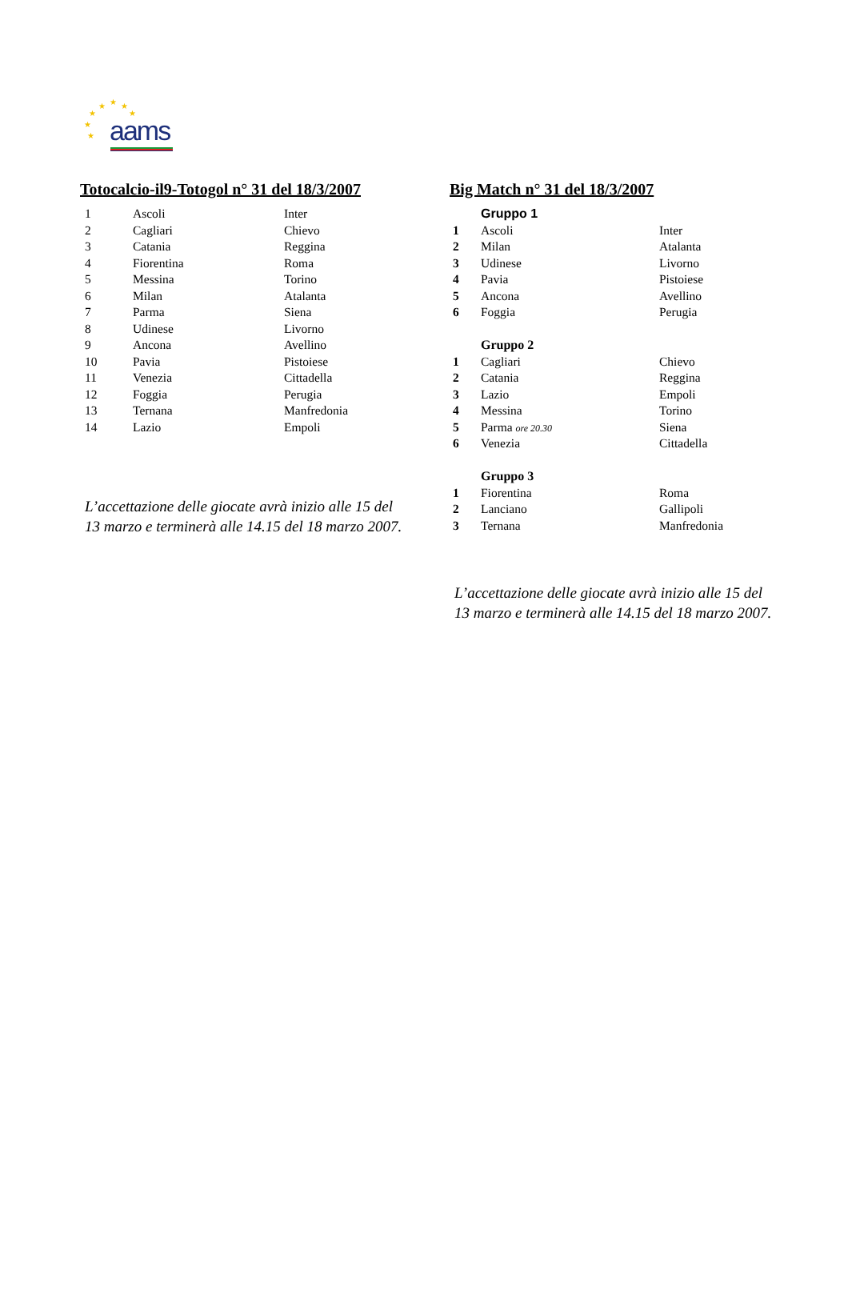★ ★ ★
★ ★
★
★ aams
Totocalcio-il9-Totogol n° 31 del 18/3/2007
| 1 | Ascoli | Inter |
| 2 | Cagliari | Chievo |
| 3 | Catania | Reggina |
| 4 | Fiorentina | Roma |
| 5 | Messina | Torino |
| 6 | Milan | Atalanta |
| 7 | Parma | Siena |
| 8 | Udinese | Livorno |
| 9 | Ancona | Avellino |
| 10 | Pavia | Pistoiese |
| 11 | Venezia | Cittadella |
| 12 | Foggia | Perugia |
| 13 | Ternana | Manfredonia |
| 14 | Lazio | Empoli |
L’accettazione delle giocate avrà inizio alle 15 del 13 marzo e terminerà alle 14.15 del 18 marzo 2007.
Big Match n° 31 del 18/3/2007
| | Gruppo 1 | |
| 1 | Ascoli | Inter |
| 2 | Milan | Atalanta |
| 3 | Udinese | Livorno |
| 4 | Pavia | Pistoiese |
| 5 | Ancona | Avellino |
| 6 | Foggia | Perugia |
| | Gruppo 2 | |
| 1 | Cagliari | Chievo |
| 2 | Catania | Reggina |
| 3 | Lazio | Empoli |
| 4 | Messina | Torino |
| 5 | Parma ore 20.30 | Siena |
| 6 | Venezia | Cittadella |
| | Gruppo 3 | |
| 1 | Fiorentina | Roma |
| 2 | Lanciano | Gallipoli |
| 3 | Ternana | Manfredonia |
L’accettazione delle giocate avrà inizio alle 15 del 13 marzo e terminerà alle 14.15 del 18 marzo 2007.